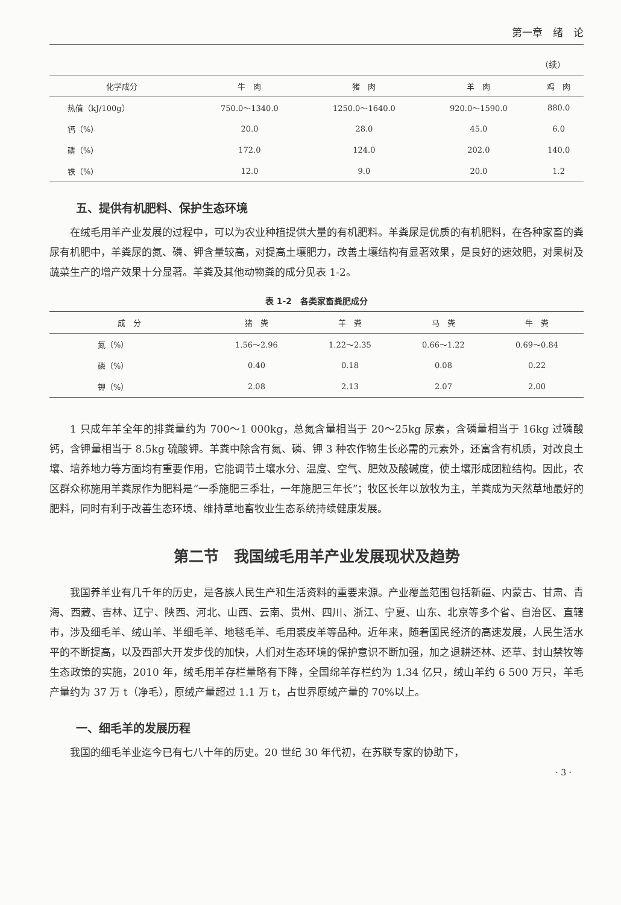第一章　绪　论
（续）
| 化学成分 | 牛 肉 | 猪 肉 | 羊 肉 | 鸡 肉 |
| --- | --- | --- | --- | --- |
| 热值（kJ/100g） | 750.0～1340.0 | 1250.0～1640.0 | 920.0～1590.0 | 880.0 |
| 钙（%） | 20.0 | 28.0 | 45.0 | 6.0 |
| 磷（%） | 172.0 | 124.0 | 202.0 | 140.0 |
| 铁（%） | 12.0 | 9.0 | 20.0 | 1.2 |
五、提供有机肥料、保护生态环境
在绒毛用羊产业发展的过程中，可以为农业种植提供大量的有机肥料。羊粪尿是优质的有机肥料，在各种家畜的粪尿有机肥中，羊粪尿的氮、磷、钾含量较高，对提高土壤肥力，改善土壤结构有显著效果，是良好的速效肥，对果树及蔬菜生产的增产效果十分显著。羊粪及其他动物粪的成分见表 1-2。
表 1-2　各类家畜粪肥成分
| 成 分 | 猪 粪 | 羊 粪 | 马 粪 | 牛 粪 |
| --- | --- | --- | --- | --- |
| 氮（%） | 1.56～2.96 | 1.22～2.35 | 0.66～1.22 | 0.69～0.84 |
| 磷（%） | 0.40 | 0.18 | 0.08 | 0.22 |
| 钾（%） | 2.08 | 2.13 | 2.07 | 2.00 |
1 只成年羊全年的排粪量约为 700～1 000kg，总氮含量相当于 20～25kg 尿素，含磷量相当于 16kg 过磷酸钙，含钾量相当于 8.5kg 硫酸钾。羊粪中除含有氮、磷、钾 3 种农作物生长必需的元素外，还富含有机质，对改良土壤、培养地力等方面均有重要作用，它能调节土壤水分、温度、空气、肥效及酸碱度，使土壤形成团粒结构。因此，农区群众称施用羊粪尿作为肥料是“一季施肥三季壮，一年施肥三年长”；牧区长年以放牧为主，羊粪成为天然草地最好的肥料，同时有利于改善生态环境、维持草地畜牧业生态系统持续健康发展。
第二节　我国绒毛用羊产业发展现状及趋势
我国养羊业有几千年的历史，是各族人民生产和生活资料的重要来源。产业覆盖范围包括新疆、内蒙古、甘肃、青海、西藏、吉林、辽宁、陕西、河北、山西、云南、贵州、四川、浙江、宁夏、山东、北京等多个省、自治区、直辖市，涉及细毛羊、绒山羊、半细毛羊、地毯毛羊、毛用裘皮羊等品种。近年来，随着国民经济的高速发展，人民生活水平的不断提高，以及西部大开发步伐的加快，人们对生态环境的保护意识不断加强，加之退耕还林、还草、封山禁牧等生态政策的实施，2010 年，绒毛用羊存栏量略有下降，全国绵羊存栏约为 1.34 亿只，绒山羊约 6 500 万只，羊毛产量约为 37 万 t（净毛），原绒产量超过 1.1 万 t，占世界原绒产量的 70%以上。
一、细毛羊的发展历程
我国的细毛羊业迄今已有七八十年的历史。20 世纪 30 年代初，在苏联专家的协助下，
· 3 ·